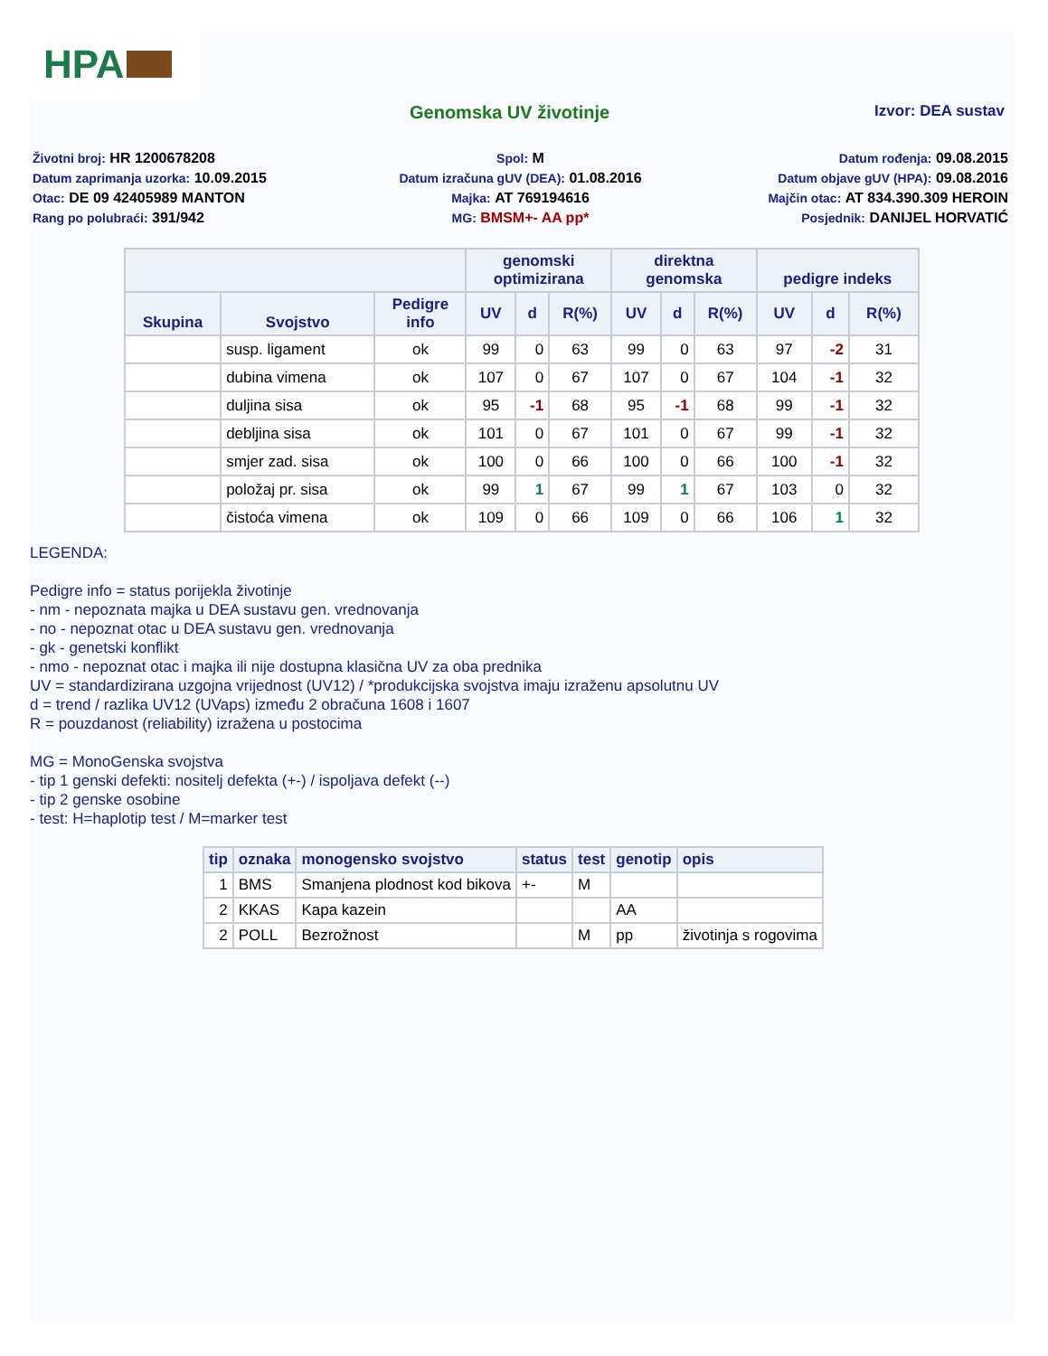HPA
Genomska UV životinje
Izvor: DEA sustav
Životni broj: HR 1200678208
Spol: M
Datum rođenja: 09.08.2015
Datum zaprimanja uzorka: 10.09.2015
Datum izračuna gUV (DEA): 01.08.2016
Datum objave gUV (HPA): 09.08.2016
Otac: DE 09 42405989 MANTON
Majka: AT 769194616
Majčin otac: AT 834.390.309 HEROIN
Rang po polubraći: 391/942
MG: BMSM+- AA pp*
Posjednik: DANIJEL HORVATIĆ
| | | | genomski optimizirana | | | direktna genomska | | | pedigre indeks | | |
| --- | --- | --- | --- | --- | --- | --- | --- | --- | --- | --- | --- |
| Skupina | Svojstvo | Pedigre info | UV | d | R(%) | UV | d | R(%) | UV | d | R(%) |
| | susp. ligament | ok | 99 | 0 | 63 | 99 | 0 | 63 | 97 | -2 | 31 |
| | dubina vimena | ok | 107 | 0 | 67 | 107 | 0 | 67 | 104 | -1 | 32 |
| | duljina sisa | ok | 95 | -1 | 68 | 95 | -1 | 68 | 99 | -1 | 32 |
| | debljina sisa | ok | 101 | 0 | 67 | 101 | 0 | 67 | 99 | -1 | 32 |
| | smjer zad. sisa | ok | 100 | 0 | 66 | 100 | 0 | 66 | 100 | -1 | 32 |
| | položaj pr. sisa | ok | 99 | 1 | 67 | 99 | 1 | 67 | 103 | 0 | 32 |
| | čistoća vimena | ok | 109 | 0 | 66 | 109 | 0 | 66 | 106 | 1 | 32 |
LEGENDA:
Pedigre info = status porijekla životinje
- nm - nepoznata majka u DEA sustavu gen. vrednovanja
- no - nepoznat otac u DEA sustavu gen. vrednovanja
- gk - genetski konflikt
- nmo - nepoznat otac i majka ili nije dostupna klasična UV za oba prednika
UV = standardizirana uzgojna vrijednost (UV12) / *produkcijska svojstva imaju izraženu apsolutnu UV
d = trend / razlika UV12 (UVaps) između 2 obračuna 1608 i 1607
R = pouzdanost (reliability) izražena u postocima
MG = MonoGenska svojstva
- tip 1 genski defekti: nositelj defekta (+-) / ispoljava defekt (--)
- tip 2 genske osobine
- test: H=haplotip test / M=marker test
| tip | oznaka | monogensko svojstvo | status | test | genotip | opis |
| --- | --- | --- | --- | --- | --- | --- |
| 1 | BMS | Smanjena plodnost kod bikova | +- | M | | |
| 2 | KKAS | Kapa kazein | | | AA | |
| 2 | POLL | Bezrožnost | | M | pp | životinja s rogovima |